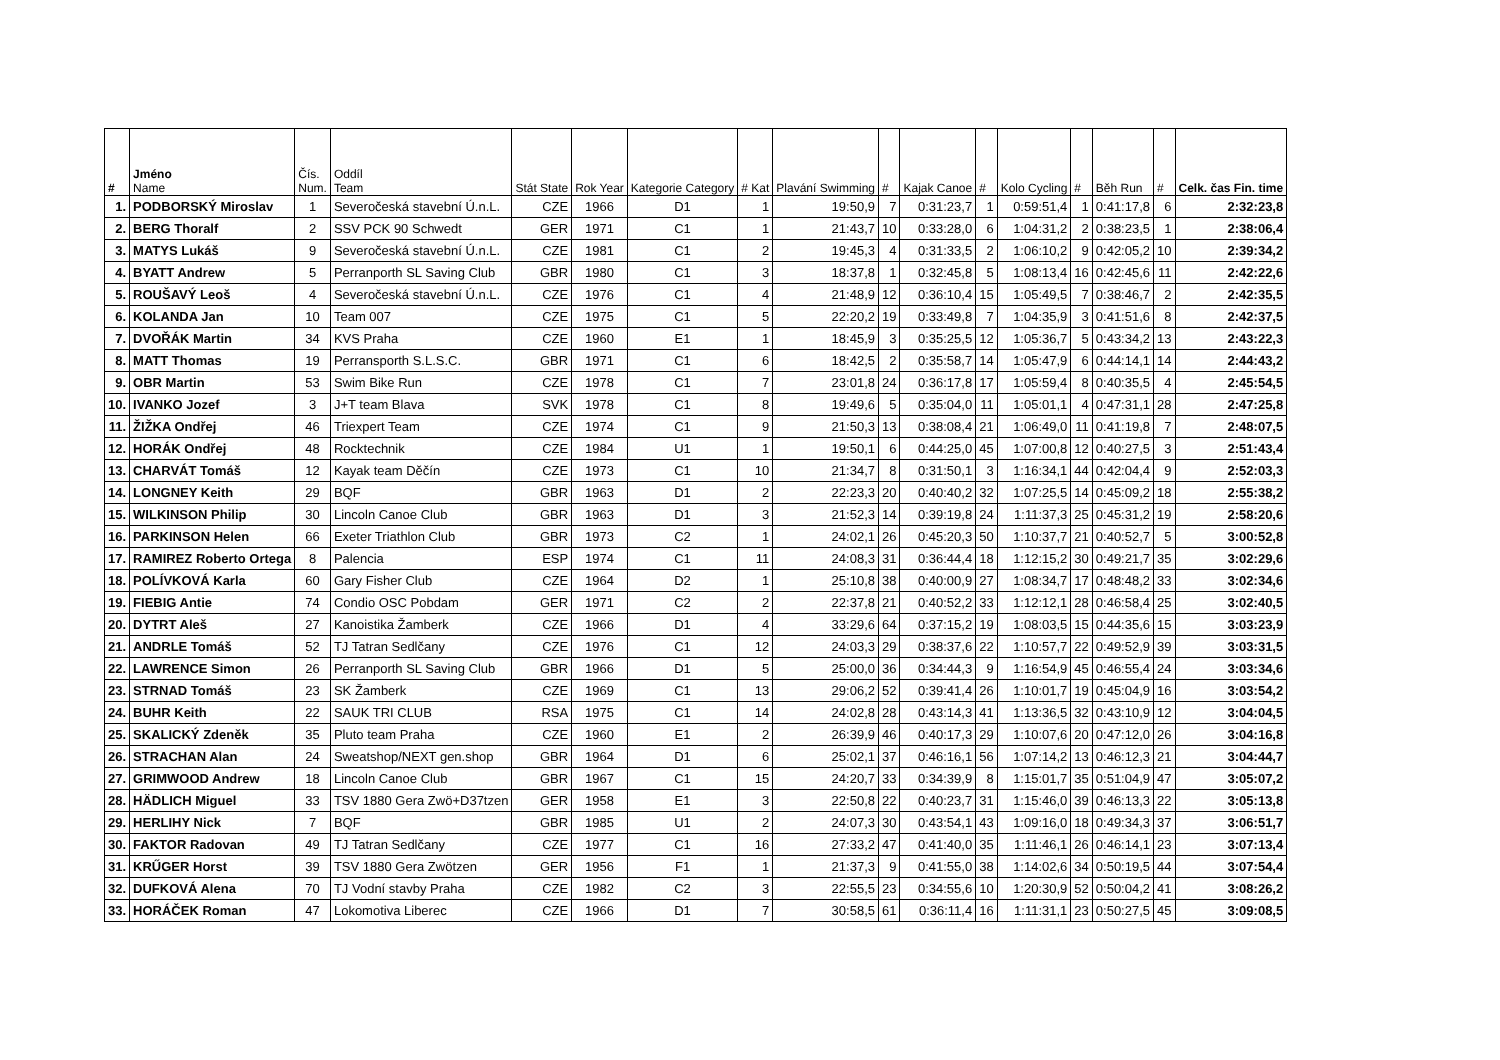| # | Jméno Name | Čís. Num. | Oddíl Team | Stát State | Rok Year | Kategorie Category | # Kat | Plavání Swimming | # | Kajak Canoe | # | Kolo Cycling | # | Běh Run | # | Celk. čas Fin. time |
| --- | --- | --- | --- | --- | --- | --- | --- | --- | --- | --- | --- | --- | --- | --- | --- | --- |
| 1. | PODBORSKÝ Miroslav | 1 | Severočeská stavební Ú.n.L. | CZE | 1966 | D1 | 1 | 19:50,9 | 7 | 0:31:23,7 | 1 | 0:59:51,4 | 1 | 0:41:17,8 | 6 | 2:32:23,8 |
| 2. | BERG Thoralf | 2 | SSV PCK 90 Schwedt | GER | 1971 | C1 | 1 | 21:43,7 | 10 | 0:33:28,0 | 6 | 1:04:31,2 | 2 | 0:38:23,5 | 1 | 2:38:06,4 |
| 3. | MATYS Lukáš | 9 | Severočeská stavební Ú.n.L. | CZE | 1981 | C1 | 2 | 19:45,3 | 4 | 0:31:33,5 | 2 | 1:06:10,2 | 9 | 0:42:05,2 | 10 | 2:39:34,2 |
| 4. | BYATT Andrew | 5 | Perranporth SL Saving Club | GBR | 1980 | C1 | 3 | 18:37,8 | 1 | 0:32:45,8 | 5 | 1:08:13,4 | 16 | 0:42:45,6 | 11 | 2:42:22,6 |
| 5. | ROUŠAVÝ Leoš | 4 | Severočeská stavební Ú.n.L. | CZE | 1976 | C1 | 4 | 21:48,9 | 12 | 0:36:10,4 | 15 | 1:05:49,5 | 7 | 0:38:46,7 | 2 | 2:42:35,5 |
| 6. | KOLANDA Jan | 10 | Team 007 | CZE | 1975 | C1 | 5 | 22:20,2 | 19 | 0:33:49,8 | 7 | 1:04:35,9 | 3 | 0:41:51,6 | 8 | 2:42:37,5 |
| 7. | DVOŘÁK Martin | 34 | KVS Praha | CZE | 1960 | E1 | 1 | 18:45,9 | 3 | 0:35:25,5 | 12 | 1:05:36,7 | 5 | 0:43:34,2 | 13 | 2:43:22,3 |
| 8. | MATT Thomas | 19 | Perransporth S.L.S.C. | GBR | 1971 | C1 | 6 | 18:42,5 | 2 | 0:35:58,7 | 14 | 1:05:47,9 | 6 | 0:44:14,1 | 14 | 2:44:43,2 |
| 9. | OBR Martin | 53 | Swim Bike Run | CZE | 1978 | C1 | 7 | 23:01,8 | 24 | 0:36:17,8 | 17 | 1:05:59,4 | 8 | 0:40:35,5 | 4 | 2:45:54,5 |
| 10. | IVANKO Jozef | 3 | J+T team Blava | SVK | 1978 | C1 | 8 | 19:49,6 | 5 | 0:35:04,0 | 11 | 1:05:01,1 | 4 | 0:47:31,1 | 28 | 2:47:25,8 |
| 11. | ŽIŽKA Ondřej | 46 | Triexpert Team | CZE | 1974 | C1 | 9 | 21:50,3 | 13 | 0:38:08,4 | 21 | 1:06:49,0 | 11 | 0:41:19,8 | 7 | 2:48:07,5 |
| 12. | HORÁK Ondřej | 48 | Rocktechnik | CZE | 1984 | U1 | 1 | 19:50,1 | 6 | 0:44:25,0 | 45 | 1:07:00,8 | 12 | 0:40:27,5 | 3 | 2:51:43,4 |
| 13. | CHARVÁT Tomáš | 12 | Kayak team Děčín | CZE | 1973 | C1 | 10 | 21:34,7 | 8 | 0:31:50,1 | 3 | 1:16:34,1 | 44 | 0:42:04,4 | 9 | 2:52:03,3 |
| 14. | LONGNEY Keith | 29 | BQF | GBR | 1963 | D1 | 2 | 22:23,3 | 20 | 0:40:40,2 | 32 | 1:07:25,5 | 14 | 0:45:09,2 | 18 | 2:55:38,2 |
| 15. | WILKINSON Philip | 30 | Lincoln Canoe Club | GBR | 1963 | D1 | 3 | 21:52,3 | 14 | 0:39:19,8 | 24 | 1:11:37,3 | 25 | 0:45:31,2 | 19 | 2:58:20,6 |
| 16. | PARKINSON Helen | 66 | Exeter Triathlon Club | GBR | 1973 | C2 | 1 | 24:02,1 | 26 | 0:45:20,3 | 50 | 1:10:37,7 | 21 | 0:40:52,7 | 5 | 3:00:52,8 |
| 17. | RAMIREZ Roberto Ortega | 8 | Palencia | ESP | 1974 | C1 | 11 | 24:08,3 | 31 | 0:36:44,4 | 18 | 1:12:15,2 | 30 | 0:49:21,7 | 35 | 3:02:29,6 |
| 18. | POLÍVKOVÁ Karla | 60 | Gary Fisher Club | CZE | 1964 | D2 | 1 | 25:10,8 | 38 | 0:40:00,9 | 27 | 1:08:34,7 | 17 | 0:48:48,2 | 33 | 3:02:34,6 |
| 19. | FIEBIG Antie | 74 | Condio OSC Pobdam | GER | 1971 | C2 | 2 | 22:37,8 | 21 | 0:40:52,2 | 33 | 1:12:12,1 | 28 | 0:46:58,4 | 25 | 3:02:40,5 |
| 20. | DYTRT Aleš | 27 | Kanoistika Žamberk | CZE | 1966 | D1 | 4 | 33:29,6 | 64 | 0:37:15,2 | 19 | 1:08:03,5 | 15 | 0:44:35,6 | 15 | 3:03:23,9 |
| 21. | ANDRLE Tomáš | 52 | TJ Tatran Sedlčany | CZE | 1976 | C1 | 12 | 24:03,3 | 29 | 0:38:37,6 | 22 | 1:10:57,7 | 22 | 0:49:52,9 | 39 | 3:03:31,5 |
| 22. | LAWRENCE Simon | 26 | Perranporth SL Saving Club | GBR | 1966 | D1 | 5 | 25:00,0 | 36 | 0:34:44,3 | 9 | 1:16:54,9 | 45 | 0:46:55,4 | 24 | 3:03:34,6 |
| 23. | STRNAD Tomáš | 23 | SK Žamberk | CZE | 1969 | C1 | 13 | 29:06,2 | 52 | 0:39:41,4 | 26 | 1:10:01,7 | 19 | 0:45:04,9 | 16 | 3:03:54,2 |
| 24. | BUHR Keith | 22 | SAUK TRI CLUB | RSA | 1975 | C1 | 14 | 24:02,8 | 28 | 0:43:14,3 | 41 | 1:13:36,5 | 32 | 0:43:10,9 | 12 | 3:04:04,5 |
| 25. | SKALICKÝ Zdeněk | 35 | Pluto team Praha | CZE | 1960 | E1 | 2 | 26:39,9 | 46 | 0:40:17,3 | 29 | 1:10:07,6 | 20 | 0:47:12,0 | 26 | 3:04:16,8 |
| 26. | STRACHAN Alan | 24 | Sweatshop/NEXT gen.shop | GBR | 1964 | D1 | 6 | 25:02,1 | 37 | 0:46:16,1 | 56 | 1:07:14,2 | 13 | 0:46:12,3 | 21 | 3:04:44,7 |
| 27. | GRIMWOOD Andrew | 18 | Lincoln Canoe Club | GBR | 1967 | C1 | 15 | 24:20,7 | 33 | 0:34:39,9 | 8 | 1:15:01,7 | 35 | 0:51:04,9 | 47 | 3:05:07,2 |
| 28. | HÄDLICH Miguel | 33 | TSV 1880 Gera Zwö+D37tzen | GER | 1958 | E1 | 3 | 22:50,8 | 22 | 0:40:23,7 | 31 | 1:15:46,0 | 39 | 0:46:13,3 | 22 | 3:05:13,8 |
| 29. | HERLIHY Nick | 7 | BQF | GBR | 1985 | U1 | 2 | 24:07,3 | 30 | 0:43:54,1 | 43 | 1:09:16,0 | 18 | 0:49:34,3 | 37 | 3:06:51,7 |
| 30. | FAKTOR Radovan | 49 | TJ Tatran Sedlčany | CZE | 1977 | C1 | 16 | 27:33,2 | 47 | 0:41:40,0 | 35 | 1:11:46,1 | 26 | 0:46:14,1 | 23 | 3:07:13,4 |
| 31. | KRŰGER Horst | 39 | TSV 1880 Gera Zwötzen | GER | 1956 | F1 | 1 | 21:37,3 | 9 | 0:41:55,0 | 38 | 1:14:02,6 | 34 | 0:50:19,5 | 44 | 3:07:54,4 |
| 32. | DUFKOVÁ Alena | 70 | TJ Vodní stavby Praha | CZE | 1982 | C2 | 3 | 22:55,5 | 23 | 0:34:55,6 | 10 | 1:20:30,9 | 52 | 0:50:04,2 | 41 | 3:08:26,2 |
| 33. | HORÁČEK Roman | 47 | Lokomotiva Liberec | CZE | 1966 | D1 | 7 | 30:58,5 | 61 | 0:36:11,4 | 16 | 1:11:31,1 | 23 | 0:50:27,5 | 45 | 3:09:08,5 |